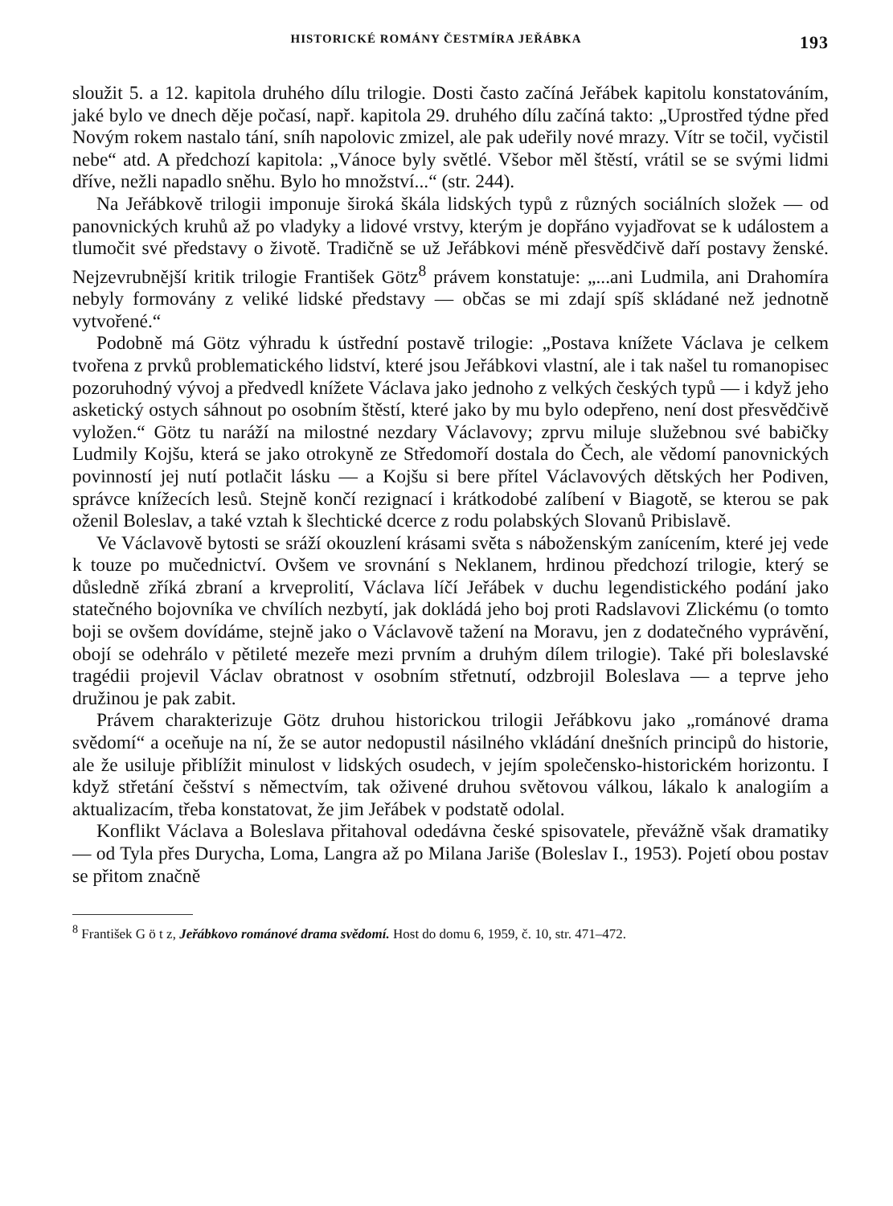HISTORICKÉ ROMÁNY ČESTMÍRA JEŘÁBKA 193
sloužit 5. a 12. kapitola druhého dílu trilogie. Dosti často začíná Jeřábek kapitolu konstatováním, jaké bylo ve dnech děje počasí, např. kapitola 29. druhého dílu začíná takto: „Uprostřed týdne před Novým rokem nastalo tání, sníh napolovic zmizel, ale pak udeřily nové mrazy. Vítr se točil, vyčistil nebe“ atd. A předchozí kapitola: „Vánoce byly světlé. Všebor měl štěstí, vrátil se se svými lidmi dříve, nežli napadlo sněhu. Bylo ho množství...“ (str. 244).
Na Jeřábkově trilogii imponuje široká škála lidských typů z různých sociálních složek — od panovnických kruhů až po vladyky a lidové vrstvy, kterým je dopřáno vyjadřovat se k událostem a tlumočit své představy o životě. Tradičně se už Jeřábkovi méně přesvědčivě daří postavy ženské. Nejzevrubnější kritik trilogie František Götz<sup>8</sup> právem konstatuje: „...ani Ludmila, ani Drahomíra nebyly formovány z veliké lidské představy — občas se mi zdají spíš skládané než jednotně vytvořené.“
Podobně má Götz výhradu k ústřední postavě trilogie: „Postava knížete Václava je celkem tvořena z prvků problematického lidství, které jsou Jeřábkovi vlastní, ale i tak našel tu romanopisec pozoruhodný vývoj a předvedl knížete Václava jako jednoho z velkých českých typů — i když jeho asketický ostych sáhnout po osobním štěstí, které jako by mu bylo odepřeno, není dost přesvědčivě vyložen.“ Götz tu naráží na milostné nezdary Václavovy; zprvu miluje služebnou své babičky Ludmily Kojšu, která se jako otrokyně ze Středomoří dostala do Čech, ale vědomí panovnických povinností jej nutí potlačit lásku — a Kojšu si bere přítel Václavových dětských her Podiven, správce knížecích lesů. Stejně končí rezignací i krátkodobé zalíbení v Biagotě, se kterou se pak oženil Boleslav, a také vztah k šlechtické dcerce z rodu polabských Slovanů Pribislavě.
Ve Václavově bytosti se sráží okouzlení krásami světa s náboženským zanícením, které jej vede k touze po mučednictví. Ovšem ve srovnání s Neklanem, hrdinou předchozí trilogie, který se důsledně zříká zbraní a krveprolití, Václava líčí Jeřábek v duchu legendistického podání jako statečného bojovníka ve chvílích nezbytí, jak dokládá jeho boj proti Radslavovi Zlickému (o tomto boji se ovšem dovídáme, stejně jako o Václavově tažení na Moravu, jen z dodatečného vyprávění, obojí se odehrálo v pětileté mezeře mezi prvním a druhým dílem trilogie). Také při boleslavské tragédii projevil Václav obratnost v osobním střetnutí, odzbrojil Boleslava — a teprve jeho družinou je pak zabit.
Právem charakterizuje Götz druhou historickou trilogii Jeřábkovu jako „románové drama svědomí“ a oceňuje na ní, že se autor nedopustil násilného vkládání dnešních principů do historie, ale že usiluje přiblížit minulost v lidských osudech, v jejím společensko-historickém horizontu. I když střetání češství s němectvím, tak oživené druhou světovou válkou, lákalo k analogiím a aktualizacím, třeba konstatovat, že jim Jeřábek v podstatě odolal.
Konflikt Václava a Boleslava přitahoval odedávna české spisovatele, převážně však dramatiky — od Tyla přes Durycha, Loma, Langra až po Milana Jariše (Boleslav I., 1953). Pojetí obou postav se přitom značně
<sup>8</sup> František G ö t z, Jeřábkovo románové drama svědomí. Host do domu 6, 1959, č. 10, str. 471–472.